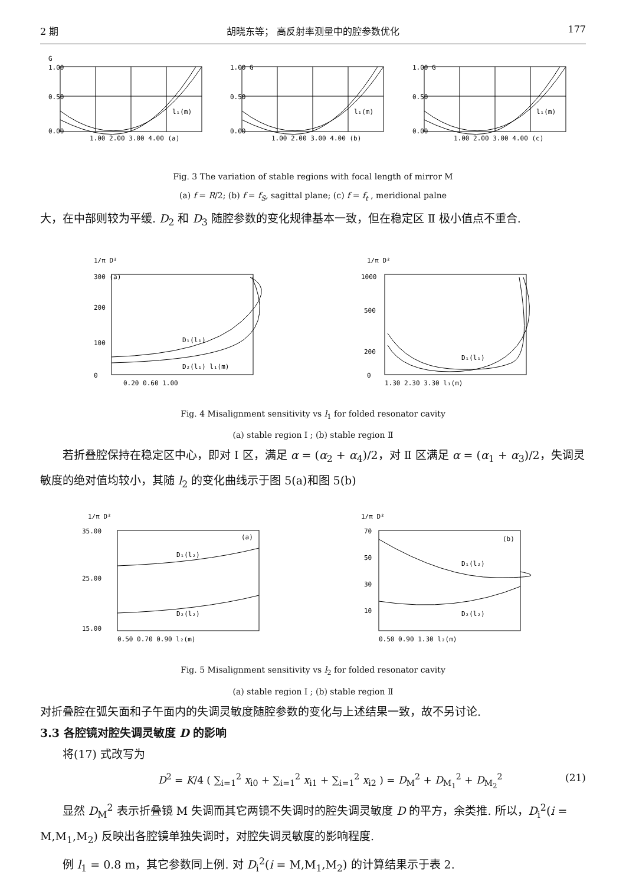2 期 胡晓东等； 高反射率测量中的腔参数优化 177
G
1.00
0.50
0.00
1.00 2.00 3.00 4.00 (a)
l₁(m)
1.00 G
0.50
0.00
1.00 2.00 3.00 4.00 (b)
l₁(m)
1.00 G
0.50
0.00
1.00 2.00 3.00 4.00 (c)
l₁(m)
Fig. 3 The variation of stable regions with focal length of mirror M
(a) f = R/2; (b) f = f<sub>S</sub>, sagittal plane; (c) f = f<sub>t</sub> , meridional palne
大，在中部则较为平缓. D<sub>2</sub> 和 D<sub>3</sub> 随腔参数的变化规律基本一致，但在稳定区 Ⅱ 极小值点不重合.
1/π D²
300 (a)
200
100
0
D₁(l₁)
D₂(l₁) l₁(m)
0.20 0.60 1.00
1/π D²
1000
500
200
0
D₁(l₁)
1.30 2.30 3.30 l₁(m)
Fig. 4 Misalignment sensitivity vs l<sub>1</sub> for folded resonator cavity
(a) stable region Ⅰ ; (b) stable region Ⅱ
若折叠腔保持在稳定区中心，即对 Ⅰ 区，满足 α = (α<sub>2</sub> + α<sub>4</sub>)/2，对 Ⅱ 区满足 α = (α<sub>1</sub> + α<sub>3</sub>)/2，失调灵敏度的绝对值均较小，其随 l<sub>2</sub> 的变化曲线示于图 5(a)和图 5(b)
1/π D²
35.00
(a)
25.00
15.00
D₁(l₂)
D₂(l₂)
0.50 0.70 0.90 l₂(m)
1/π D²
70
(b)
50
30
10
D₁(l₂)
D₂(l₂)
0.50 0.90 1.30 l₂(m)
Fig. 5 Misalignment sensitivity vs l<sub>2</sub> for folded resonator cavity
(a) stable region Ⅰ ; (b) stable region Ⅱ
对折叠腔在弧矢面和子午面内的失调灵敏度随腔参数的变化与上述结果一致，故不另讨论.
3.3 各腔镜对腔失调灵敏度 D 的影响
将(17) 式改写为
D<sup>2</sup> = K/4 ( ∑<sub>i=1</sub><sup>2</sup> x<sub>i0</sub> + ∑<sub>i=1</sub><sup>2</sup> x<sub>i1</sub> + ∑<sub>i=1</sub><sup>2</sup> x<sub>i2</sub> ) = D<sub>M</sub><sup>2</sup> + D<sub>M<sub>1</sub></sub><sup>2</sup> + D<sub>M<sub>2</sub></sub><sup>2</sup> (21)
显然 D<sub>M</sub><sup>2</sup> 表示折叠镜 M 失调而其它两镜不失调时的腔失调灵敏度 D 的平方，余类推. 所以，D<sub>i</sub><sup>2</sup>(i = M,M<sub>1</sub>,M<sub>2</sub>) 反映出各腔镜单独失调时，对腔失调灵敏度的影响程度.
例 l<sub>1</sub> = 0.8 m，其它参数同上例. 对 D<sub>i</sub><sup>2</sup>(i = M,M<sub>1</sub>,M<sub>2</sub>) 的计算结果示于表 2.